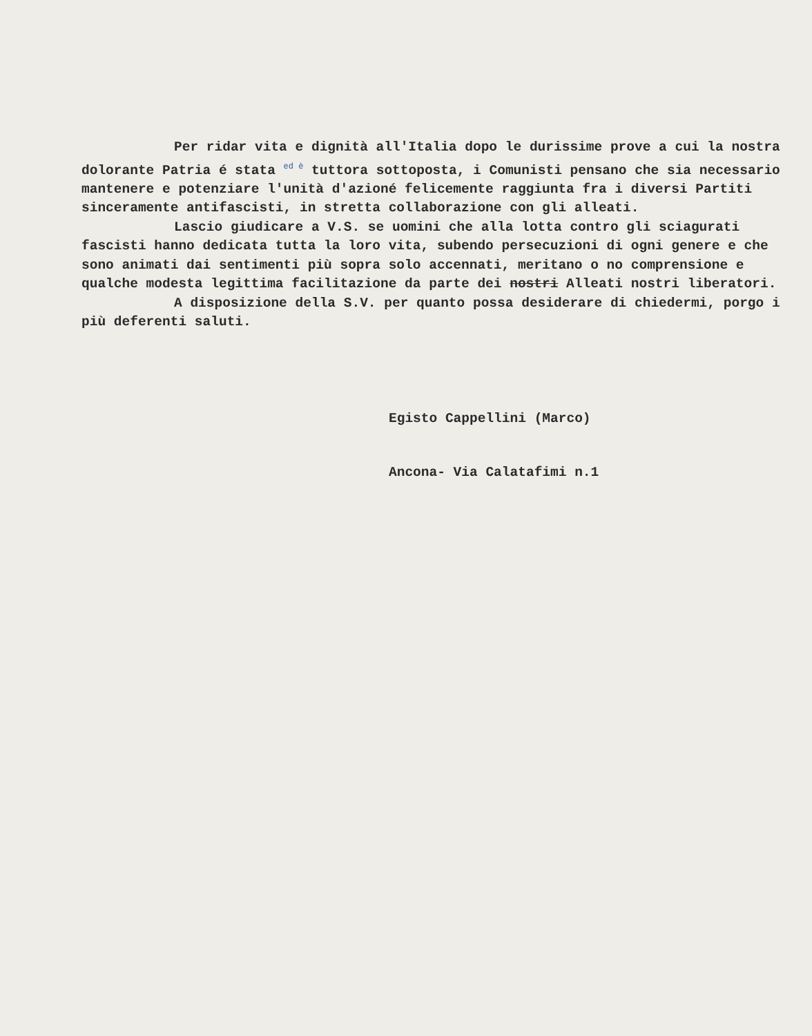Per ridar vita e dignità all'Italia dopo le durissime prove a cui la nostra dolorante Patria é stata <sup>ed è</sup> tuttora sottoposta, i Comunisti pensano che sia necessario mantenere e potenziare l'unità d'azioné felicemente raggiunta fra i diversi Partiti sinceramente antifascisti, in stretta collaborazione con gli alleati.
Lascio giudicare a V.S. se uomini che alla lotta contro gli sciagurati fascisti hanno dedicata tutta la loro vita, subendo persecuzioni di ogni genere e che sono animati dai sentimenti più sopra solo accennati, meritano o no comprensione e qualche modesta legittima facilitazione da parte dei nostri Alleati nostri liberatori.
A disposizione della S.V. per quanto possa desiderare di chiedermi, porgo i più deferenti saluti.
Egisto Cappellini (Marco)
Ancona- Via Calatafimi n.1